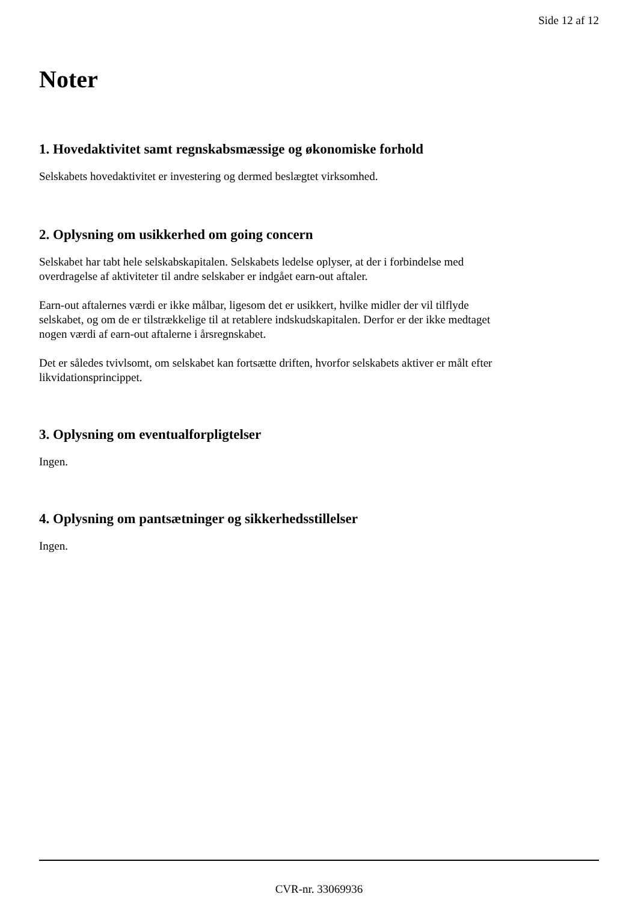Side 12 af 12
Noter
1. Hovedaktivitet samt regnskabsmæssige og økonomiske forhold
Selskabets hovedaktivitet er investering og dermed beslægtet virksomhed.
2. Oplysning om usikkerhed om going concern
Selskabet har tabt hele selskabskapitalen. Selskabets ledelse oplyser, at der i forbindelse med overdragelse af aktiviteter til andre selskaber er indgået earn-out aftaler.
Earn-out aftalernes værdi er ikke målbar, ligesom det er usikkert, hvilke midler der vil tilflyde selskabet, og om de er tilstrækkelige til at retablere indskudskapitalen. Derfor er der ikke medtaget nogen værdi af earn-out aftalerne i årsregnskabet.
Det er således tvivlsomt, om selskabet kan fortsætte driften, hvorfor selskabets aktiver er målt efter likvidationsprincippet.
3. Oplysning om eventualforpligtelser
Ingen.
4. Oplysning om pantsætninger og sikkerhedsstillelser
Ingen.
CVR-nr. 33069936